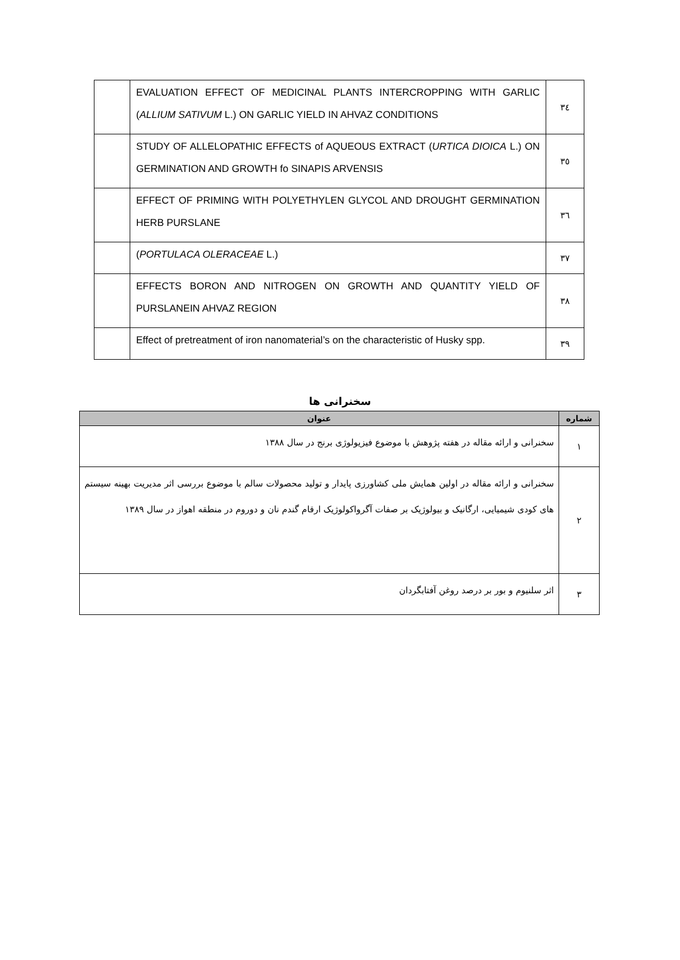| | EVALUATION EFFECT OF MEDICINAL PLANTS INTERCROPPING WITH GARLIC ( ALLIUM SATIVUM L.) ON GARLIC YIELD IN AHVAZ CONDITIONS | ۳٤ |
| | STUDY OF ALLELOPATHIC EFFECTS of AQUEOUS EXTRACT ( URTICA DIOICA L.) ON GERMINATION AND GROWTH fo SINAPIS ARVENSIS | ۳٥ |
| | EFFECT OF PRIMING WITH POLYETHYLEN GLYCOL AND DROUGHT GERMINATION HERB PURSLANE | ۳٦ |
| | ( PORTULACA OLERACEAE L.) | ۳۷ |
| | EFFECTS BORON AND NITROGEN ON GROWTH AND QUANTITY YIELD OF PURSLANEIN AHVAZ REGION | ۳۸ |
| | Effect of pretreatment of iron nanomaterial’s on the characteristic of Husky spp. | ۳۹ |
سخنرانی ها
| شماره | عنوان |
| --- | --- |
| ۱ | سخنرانی و ارائه مقاله در هفته پژوهش با موضوع فیزیولوژی برنج در سال ۱۳۸۸ |
| ۲ | سخنرانی و ارائه مقاله در اولین همایش ملی کشاورزی پایدار و تولید محصولات سالم با موضوع بررسی اثر مدیریت بهینه سیستم های کودی شیمیایی، ارگانیک و بیولوژیک بر صفات آگرواکولوژیک ارقام گندم نان و دوروم در منطقه اهواز در سال ۱۳۸۹ |
| ۳ | اثر سلنیوم و بور بر درصد روغن آفتابگردان |